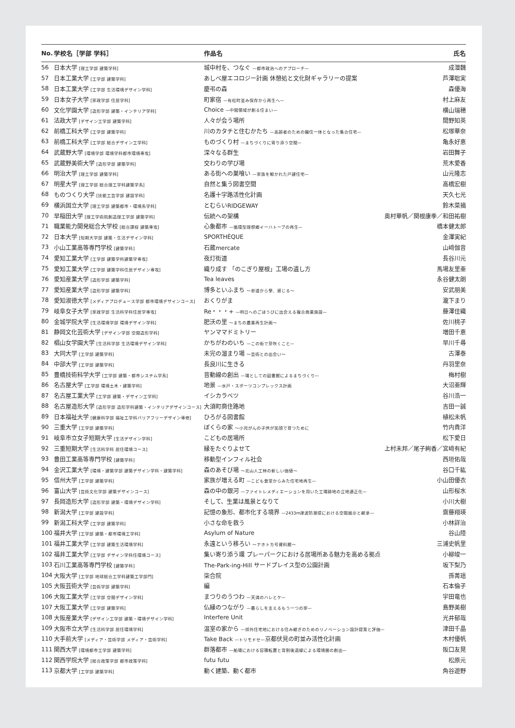| No. | 学校名［学部 学科］ | 作品名 | 氏名 |
| --- | --- | --- | --- |
| 56 | 日本大学 [理工学部 建築学科] | 城中村を、つなぐ —都市政治へのアプローチ— | 成潜魏 |
| 57 | 日本工業大学 [工学部 建築学科] | あしべ屋エコロジー計画 休憩処と文化財ギャラリーの提案 | 芦澤聡実 |
| 58 | 日本工業大学 [工学部 生活環境デザイン学科] | 慶弔の森 | 森優海 |
| 59 | 日本女子大学 [家政学部 住居学科] | 町家宿 —有松町並み保存から再生へ— | 村上麻友 |
| 60 | 文化学園大学 [造形学部 建築・インテリア学科] | Choice —中間領域が創る住まい— | 横山瑞穂 |
| 61 | 法政大学 [デザイン工学部 建築学科] | 人々が会う場所 | 間野知英 |
| 62 | 前橋工科大学 [工学部 建築学科] | 川のカタチと住むかたち —高齢者のための職住一体となった集合住宅— | 松塚華奈 |
| 63 | 前橋工科大学 [工学部 総合デザイン工学科] | ものづくり村 —まちづくりに寄り添う空間— | 亀永好恵 |
| 64 | 武蔵野大学 [環境学部 環境学科都市環境専攻] | 深々なる群生 | 岩田舞子 |
| 65 | 武蔵野美術大学 [造形学部 建築学科] | 交わりの学び場 | 荒木愛香 |
| 66 | 明治大学 [理工学部 建築学科] | ある街への巣喰い —家族を解かれた戸建住宅— | 山元隆志 |
| 67 | 明星大学 [理工学部 総合理工学科建築学系] | 自然と集う図書空間 | 高橋宏樹 |
| 68 | ものつくり大学 [技能工芸学部 建設学科] | 名護十字路活性化計画 | 天久七光 |
| 69 | 横浜国立大学 [理工学部 建築都市・環境系学科] | とむらいRIDGEWAY | 鈴木菜摘 |
| 70 | 早稲田大学 [理工学術院創造理工学部 建築学科] | 伝統への架構 | 奥村華帆／関根康季／和田祐樹 |
| 71 | 職業能力開発総合大学校 [総合課程 建築専攻] | 心象都市 —循環型理想郷イーハトーブの再生— | 橋本健太郎 |
| 72 | 日本大学 [短期大学部 建築・生活デザイン学科] | SPORTHÈQUE | 金澤実紀 |
| 73 | 小山工業高等専門学校 [建築学科] | 石蔵mercate | 山﨑伽音 |
| 74 | 愛知工業大学 [工学部 建築学科建築学専攻] | 夜灯街道 | 長谷川元 |
| 75 | 愛知工業大学 [工学部 建築学科住居デザイン専攻] | 織り成す 「のこぎり屋根」工場の遺し方 | 馬場友里亜 |
| 76 | 愛知産業大学 [造形学部 建築学科] | Tea leaves | 永谷健太朗 |
| 77 | 愛知産業大学 [造形学部 建築学科] | 博多といふまち ～参道から學、感じる～ | 安武朋美 |
| 78 | 愛知淑徳大学 [メディアプロデュース学部 都市環境デザインコース] | おくりがま | 瀧下まり |
| 79 | 岐阜女子大学 [家政学部 生活科学科住居学専攻] | Re・・・+ —明日へのごほうびに出会える複合商業施設— | 藤澤佳織 |
| 80 | 金城学院大学 [生活環境学部 環境デザイン学科] | 肥沃の里 ～まちの農業再生計画～ | 佐川桃子 |
| 81 | 静岡文化芸術大学 [デザイン学部 空間造形学科] | ヤンママドミトリー | 増田千恵 |
| 82 | 椙山女学園大学 [生活科学部 生活環境デザイン学科] | かちがわのいち —この街で芽吹くこと— | 早川千尋 |
| 83 | 大同大学 [工学部 建築学科] | 未完の溜まり場 ～芸術との出会い～ | 古澤泰 |
| 84 | 中部大学 [工学部 建築学科] | 長良川に生きる | 丹羽里奈 |
| 85 | 豊橋技術科学大学 [工学部 建築・都市システム学系] | 音動線の創出 —場としての図書館によるまちづくり— | 梅村樹 |
| 86 | 名古屋大学 [工学部 環境土木・建築学科] | 地景 —水戸・スポーツコンプレックス計画 | 大沼亜輝 |
| 87 | 名古屋工業大学 [工学部 建築・デザイン工学科] | イシカラベツ | 谷川浩一 |
| 88 | 名古屋造形大学 [造形学部 造形学科建築・インテリアデザインコース] | 大須町商住路地 | 吉田一誠 |
| 89 | 日本福祉大学 [健康科学部 福祉工学科バリアフリーデザイン専修] | ひろがる図書館 | 植松未帆 |
| 90 | 三重大学 [工学部 建築学科] | ぼくらの家 ～小児がんの子供が笑顔で育つために | 竹内貴洋 |
| 91 | 岐阜市立女子短期大学 [生活デザイン学科] | こどもの居場所 | 松下愛日 |
| 92 | 三重短期大学 [生活科学科 居住環境コース] | 縁をたぐりよせて | 上村未邦／尾子絢香／宮﨑有紀 |
| 93 | 豊田工業高等専門学校 [建築学科] | 移動型インフィル社会 | 西垣佑哉 |
| 94 | 金沢工業大学 [環境・建築学部 建築デザイン学科・建築学科] | 森のあそび場 ～北山人工林の新しい価値～ | 谷口千紘 |
| 95 | 信州大学 [工学部 建築学科] | 家族が増える町 —こども食堂からみた住宅地再生— | 小山田優衣 |
| 96 | 富山大学 [芸術文化学部 建築デザインコース] | 森の中の銀河 —ファイトレメディエーションを用いた工場跡地の立地適正化— | 山形桜水 |
| 97 | 長岡造形大学 [造形学部 建築・環境デザイン学科] | そして、生業は風景となりて | 小川大樹 |
| 98 | 新潟大学 [工学部 建設学科] | 記憶の象形、都市化する境界 —2433m津波防潮堤における空間展示と継承— | 齋藤翔瑛 |
| 99 | 新潟工科大学 [工学部 建築学科] | 小さな命を救う | 小林詳治 |
| 100 | 福井大学 [工学部 建築・都市環境工学科] | Asylum of Nature | 谷山陸 |
| 101 | 福井工業大学 [工学部 建築生活環境学科] | 永遠という移ろい ～ナホトカ号資料館～ | 三浦史帆里 |
| 102 | 福井工業大学 [工学部 デザイン学科住環境コース] | 集い寄り添う環 プレーパークにおける居場所ある魅力を高める拠点 | 小柳竣一 |
| 103 | 石川工業高等専門学校 [建築学科] | The-Park-ing-Hill サードプレイス型の公園計画 | 坂下梨乃 |
| 104 | 大阪大学 [工学部 地球総合工学科建築工学部門] | 柒合院 | 孫菁瑶 |
| 105 | 大阪芸術大学 [芸術学部 建築学科] | 編 | 石本倫子 |
| 106 | 大阪工業大学 [工学部 空間デザイン学科] | まつりのうつわ —天満のハレとケ— | 宇田竜也 |
| 107 | 大阪工業大学 [工学部 建築学科] | 仏縁のつながり —暮らしを支えるもう一つの家— | 島野美樹 |
| 108 | 大阪産業大学 [デザイン工学部 建築・環境デザイン学科] | Interfere Unit | 光井郁哉 |
| 109 | 大阪市立大学 [生活科学部 居住環境学科] | 温室の家から —郊外住宅地における住み継ぎのためのリノベーション設計提案と評価— | 津田千晶 |
| 110 | 大手前大学 [メディア・芸術学部 メディア・芸術学科] | Take Back —トリモドセ— 京都伏見の町並み活性化計画 | 木村優帆 |
| 111 | 関西大学 [環境都市工学部 建築学科] | 群落都市 —船場における容積転置と背割後退線による環境圏の創出— | 阪口友晃 |
| 112 | 関西学院大学 [総合政策学部 都市政策学科] | futu futu | 松原元 |
| 113 | 京都大学 [工学部 建築学科] | 動く建築、動く都市 | 角谷遊野 |